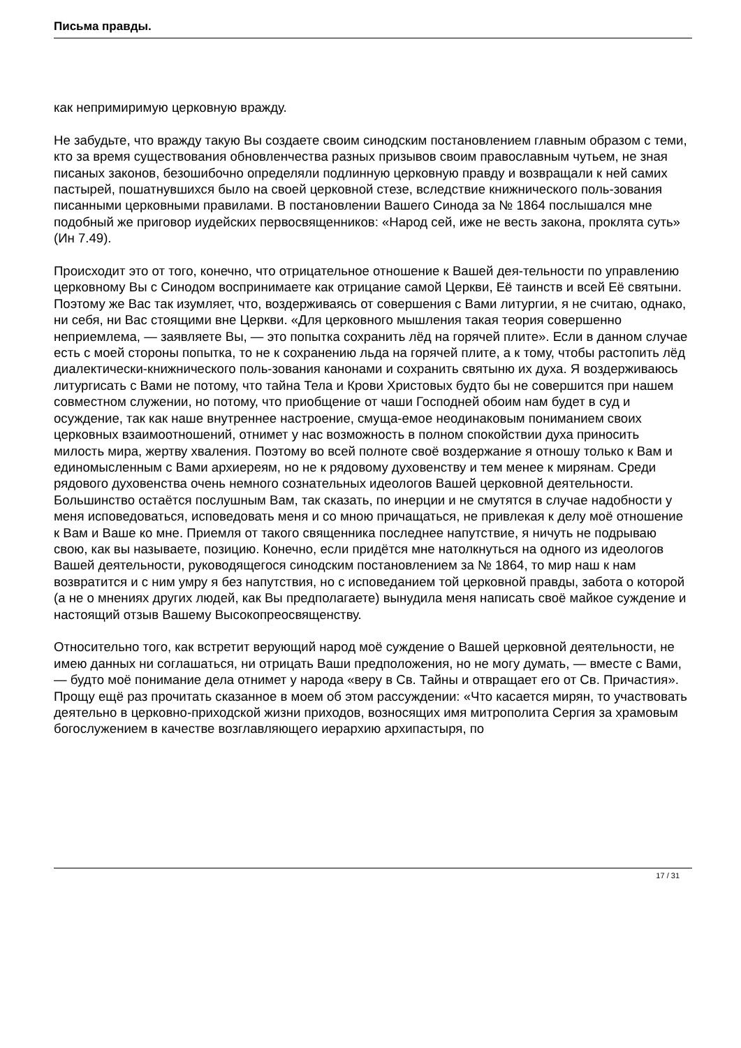Письма правды.
как непримиримую церковную вражду.
Не забудьте, что вражду такую Вы создаете своим синодским постановлением главным образом с теми, кто за время существования обновленчества разных призывов своим православным чутьем, не зная писаных законов, безошибочно определяли подлинную церковную правду и возвращали к ней самих пастырей, пошатнувшихся было на своей церковной стезе, вследствие книжнического поль-зования писанными церковными правилами. В постановлении Вашего Синода за № 1864 послышался мне подобный же приговор иудейских первосвященников: «Народ сей, иже не весть закона, проклята суть» (Ин 7.49).
Происходит это от того, конечно, что отрицательное отношение к Вашей дея-тельности по управлению церковному Вы с Синодом воспринимаете как отрицание самой Церкви, Её таинств и всей Её святыни. Поэтому же Вас так изумляет, что, воздерживаясь от совершения с Вами литургии, я не считаю, однако, ни себя, ни Вас стоящими вне Церкви. «Для церковного мышления такая теория совершенно неприемлема, — заявляете Вы, — это попытка сохранить лёд на горячей плите». Если в данном случае есть с моей стороны попытка, то не к сохранению льда на горячей плите, а к тому, чтобы растопить лёд диалектически-книжнического поль-зования канонами и сохранить святыню их духа. Я воздерживаюсь литургисать с Вами не потому, что тайна Тела и Крови Христовых будто бы не совершится при нашем совместном служении, но потому, что приобщение от чаши Господней обоим нам будет в суд и осуждение, так как наше внутреннее настроение, смуща-емое неодинаковым пониманием своих церковных взаимоотношений, отнимет у нас возможность в полном спокойствии духа приносить милость мира, жертву хваления. Поэтому во всей полноте своё воздержание я отношу только к Вам и
единомысленным с Вами архиереям, но не к рядовому духовенству и тем менее к мирянам. Среди рядового духовенства очень немного сознательных идеологов Вашей церковной деятельности. Большинство остаётся послушным Вам, так сказать, по инерции и не смутятся в случае надобности у меня исповедоваться, исповедовать меня и со мною причащаться, не привлекая к делу моё отношение к Вам и Ваше ко мне. Приемля от такого священника последнее напутствие, я ничуть не подрываю свою, как вы называете, позицию. Конечно, если придётся мне натолкнуться на одного из идеологов Вашей деятельности, руководящегося синодским постановлением за № 1864, то мир наш к нам возвратится и с ним умру я без напутствия, но с исповеданием той церковной правды, забота о которой (а не о мнениях других людей, как Вы предполагаете) вынудила меня написать своё майкое суждение и настоящий отзыв Вашему Высокопреосвященству.
Относительно того, как встретит верующий народ моё суждение о Вашей церковной деятельности, не имею данных ни соглашаться, ни отрицать Ваши предположения, но не могу думать, — вместе с Вами, — будто моё понимание дела отнимет у народа «веру в Св. Тайны и отвращает его от Св. Причастия». Прощу ещё раз прочитать сказанное в моем об этом рассуждении: «Что касается мирян, то участвовать деятельно в церковно-приходской жизни приходов, возносящих имя митрополита Сергия за храмовым богослужением в качестве возглавляющего иерархию архипастыря, по
17 / 31